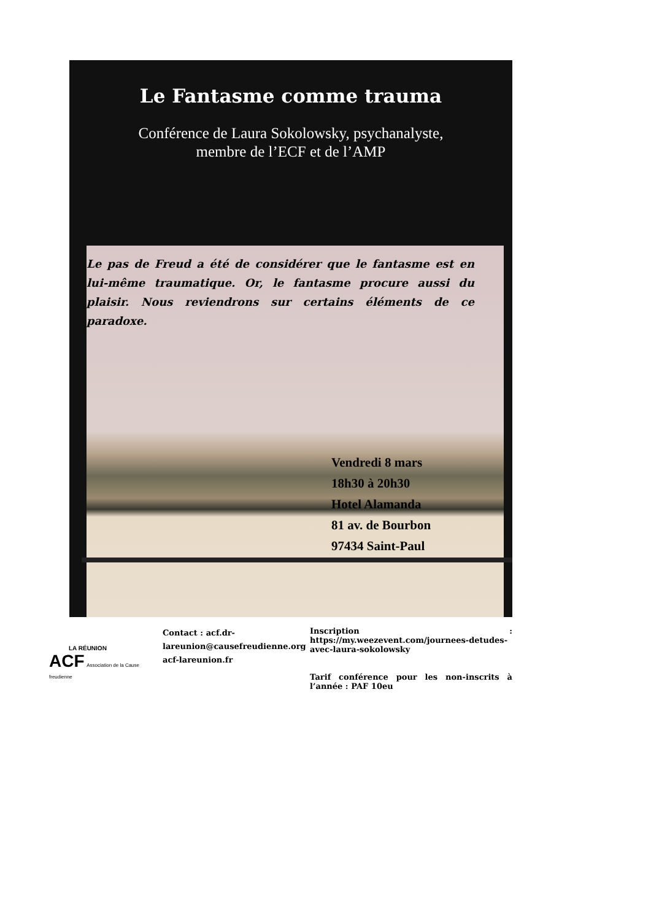Le Fantasme comme trauma
Conférence de Laura Sokolowsky, psychanalyste,
membre de l’ECF et de l’AMP
Le pas de Freud a été de considérer que le fantasme est en lui-même traumatique. Or, le fantasme procure aussi du plaisir. Nous reviendrons sur certains éléments de ce paradoxe.
Vendredi 8 mars
18h30 à 20h30
Hotel Alamanda
81 av. de Bourbon
97434 Saint-Paul
LA RÉUNION
ACF Association de la Cause freudienne
Contact : acf.dr-lareunion@causefreudienne.org
acf-lareunion.fr
Inscription : https://my.weezevent.com/journees-detudes-avec-laura-sokolowsky
Tarif conférence pour les non-inscrits à l’année : PAF 10eu